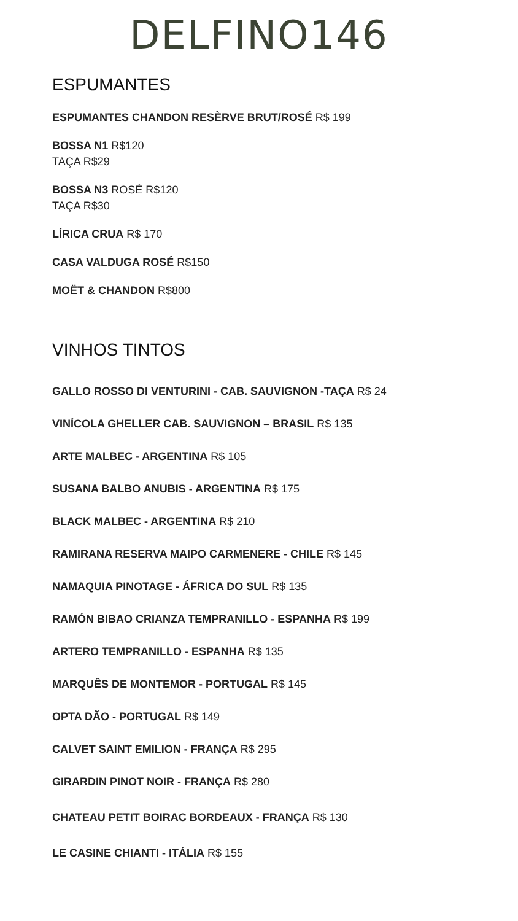DELFINO146
ESPUMANTES
ESPUMANTES CHANDON RESÈRVE BRUT/ROSÉ R$ 199
BOSSA N1 R$120
TAÇA R$29
BOSSA N3 ROSÉ R$120
TAÇA R$30
LÍRICA CRUA R$ 170
CASA VALDUGA ROSÉ R$150
MOËT & CHANDON R$800
VINHOS TINTOS
GALLO ROSSO DI VENTURINI - CAB. SAUVIGNON -TAÇA R$ 24
VINÍCOLA GHELLER CAB. SAUVIGNON – BRASIL R$ 135
ARTE MALBEC - ARGENTINA R$ 105
SUSANA BALBO ANUBIS - ARGENTINA R$ 175
BLACK MALBEC - ARGENTINA R$ 210
RAMIRANA RESERVA MAIPO CARMENERE - CHILE R$ 145
NAMAQUIA PINOTAGE - ÁFRICA DO SUL R$ 135
RAMÓN BIBAO CRIANZA TEMPRANILLO - ESPANHA R$ 199
ARTERO TEMPRANILLO - ESPANHA R$ 135
MARQUÊS DE MONTEMOR - PORTUGAL R$ 145
OPTA DÃO - PORTUGAL R$ 149
CALVET SAINT EMILION - FRANÇA R$ 295
GIRARDIN PINOT NOIR - FRANÇA R$ 280
CHATEAU PETIT BOIRAC BORDEAUX - FRANÇA R$ 130
LE CASINE CHIANTI - ITÁLIA R$ 155